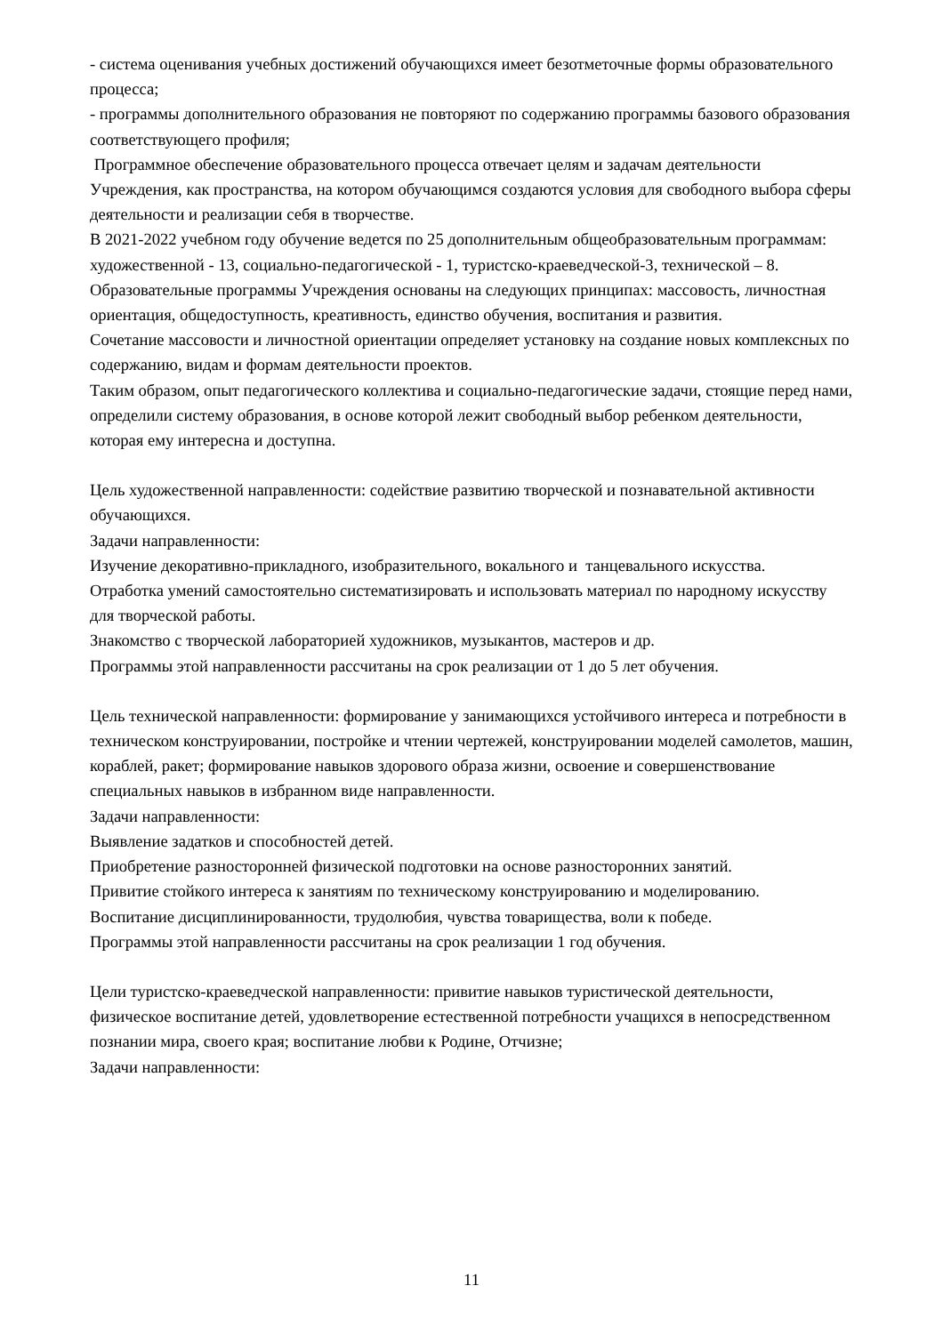- система оценивания учебных достижений обучающихся имеет безотметочные формы образовательного процесса;
- программы дополнительного образования не повторяют по содержанию программы базового образования соответствующего профиля;
Программное обеспечение образовательного процесса отвечает целям и задачам деятельности Учреждения, как пространства, на котором обучающимся создаются условия для свободного выбора сферы деятельности и реализации себя в творчестве.
В 2021-2022 учебном году обучение ведется по 25 дополнительным общеобразовательным программам: художественной - 13, социально-педагогической - 1, туристско-краеведческой-3, технической – 8. Образовательные программы Учреждения основаны на следующих принципах: массовость, личностная ориентация, общедоступность, креативность, единство обучения, воспитания и развития.
Сочетание массовости и личностной ориентации определяет установку на создание новых комплексных по содержанию, видам и формам деятельности проектов.
Таким образом, опыт педагогического коллектива и социально-педагогические задачи, стоящие перед нами, определили систему образования, в основе которой лежит свободный выбор ребенком деятельности, которая ему интересна и доступна.
Цель художественной направленности: содействие развитию творческой и познавательной активности обучающихся.
Задачи направленности:
Изучение декоративно-прикладного, изобразительного, вокального и танцевального искусства.
Отработка умений самостоятельно систематизировать и использовать материал по народному искусству для творческой работы.
Знакомство с творческой лабораторией художников, музыкантов, мастеров и др.
Программы этой направленности рассчитаны на срок реализации от 1 до 5 лет обучения.
Цель технической направленности: формирование у занимающихся устойчивого интереса и потребности в техническом конструировании, постройке и чтении чертежей, конструировании моделей самолетов, машин, кораблей, ракет; формирование навыков здорового образа жизни, освоение и совершенствование специальных навыков в избранном виде направленности.
Задачи направленности:
Выявление задатков и способностей детей.
Приобретение разносторонней физической подготовки на основе разносторонних занятий.
Привитие стойкого интереса к занятиям по техническому конструированию и моделированию.
Воспитание дисциплинированности, трудолюбия, чувства товарищества, воли к победе.
Программы этой направленности рассчитаны на срок реализации 1 год обучения.
Цели туристско-краеведческой направленности: привитие навыков туристической деятельности, физическое воспитание детей, удовлетворение естественной потребности учащихся в непосредственном познании мира, своего края; воспитание любви к Родине, Отчизне;
Задачи направленности:
11